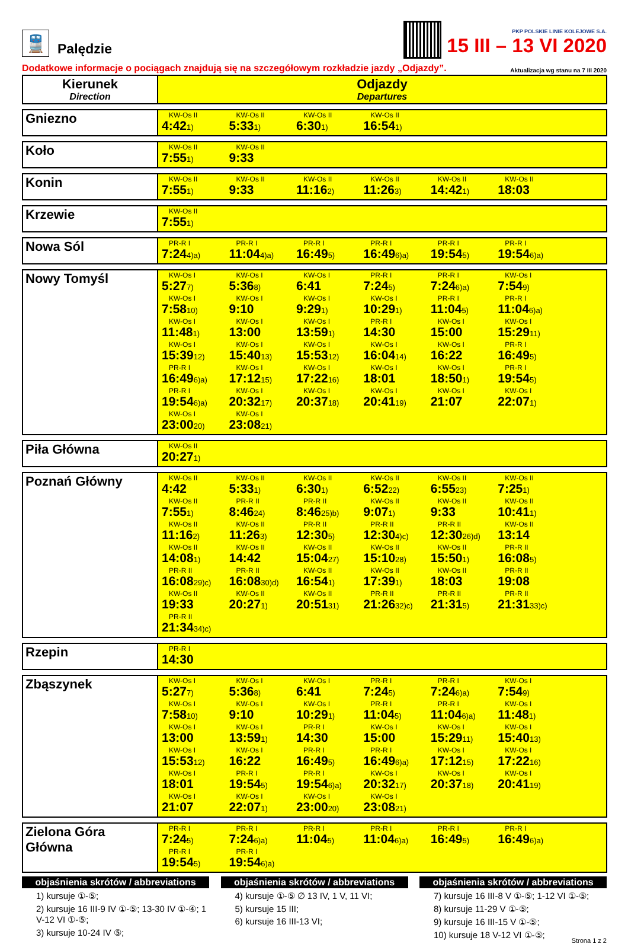🚆
Palędzie
PKP POLSKIE LINIE KOLEJOWE S.A.
15 III – 13 VI 2020
Dodatkowe informacje o pociągach znajdują się na szczegółowym rozkładzie jazdy „Odjazdy”. Aktualizacja wg stanu na 7 III 2020
| Kierunek Direction | Odjazdy Departures |
| --- | --- |
| Gniezno | KW-Os II 4:42 1) KW-Os II 5:33 1) KW-Os II 6:30 1) KW-Os II 16:54 1) |
| Koło | KW-Os II 7:55 1) KW-Os II 9:33 |
| Konin | KW-Os II 7:55 1) KW-Os II 9:33 KW-Os II 11:16 2) KW-Os II 11:26 3) KW-Os II 14:42 1) KW-Os II 18:03 |
| Krzewie | KW-Os II 7:55 1) |
| Nowa Sól | PR-R I 7:24 4)a) PR-R I 11:04 4)a) PR-R I 16:49 5) PR-R I 16:49 6)a) PR-R I 19:54 5) PR-R I 19:54 6)a) |
| Nowy Tomyśl | KW-Os I 5:27 7) KW-Os I 5:36 8) KW-Os I 6:41 PR-R I 7:24 5) PR-R I 7:24 6)a) KW-Os I 7:54 9) KW-Os I 7:58 10) KW-Os I 9:10 KW-Os I 9:29 1) KW-Os I 10:29 1) PR-R I 11:04 5) PR-R I 11:04 6)a) KW-Os I 11:48 1) KW-Os I 13:00 KW-Os I 13:59 1) PR-R I 14:30 KW-Os I 15:00 KW-Os I 15:29 11) KW-Os I 15:39 12) KW-Os I 15:40 13) KW-Os I 15:53 12) KW-Os I 16:04 14) KW-Os I 16:22 PR-R I 16:49 5) PR-R I 16:49 6)a) KW-Os I 17:12 15) KW-Os I 17:22 16) KW-Os I 18:01 KW-Os I 18:50 1) PR-R I 19:54 5) PR-R I 19:54 6)a) KW-Os I 20:32 17) KW-Os I 20:37 18) KW-Os I 20:41 19) KW-Os I 21:07 KW-Os I 22:07 1) KW-Os I 23:00 20) KW-Os I 23:08 21) |
| Piła Główna | KW-Os II 20:27 1) |
| Poznań Główny | KW-Os II 4:42 KW-Os II 5:33 1) KW-Os II 6:30 1) KW-Os II 6:52 22) KW-Os II 6:55 23) KW-Os II 7:25 1) KW-Os II 7:55 1) PR-R II 8:46 24) PR-R II 8:46 25)b) KW-Os II 9:07 1) KW-Os II 9:33 KW-Os II 10:41 1) KW-Os II 11:16 2) KW-Os II 11:26 3) PR-R II 12:30 5) PR-R II 12:30 4)c) PR-R II 12:30 26)d) KW-Os II 13:14 KW-Os II 14:08 1) KW-Os II 14:42 KW-Os II 15:04 27) KW-Os II 15:10 28) KW-Os II 15:50 1) PR-R II 16:08 5) PR-R II 16:08 29)c) PR-R II 16:08 30)d) KW-Os II 16:54 1) KW-Os II 17:39 1) KW-Os II 18:03 PR-R II 19:08 KW-Os II 19:33 KW-Os II 20:27 1) KW-Os II 20:51 31) PR-R II 21:26 32)c) PR-R II 21:31 5) PR-R II 21:31 33)c) PR-R II 21:34 34)c) |
| Rzepin | PR-R I 14:30 |
| Zbąszynek | KW-Os I 5:27 7) KW-Os I 5:36 8) KW-Os I 6:41 PR-R I 7:24 5) PR-R I 7:24 6)a) KW-Os I 7:54 9) KW-Os I 7:58 10) KW-Os I 9:10 KW-Os I 10:29 1) PR-R I 11:04 5) PR-R I 11:04 6)a) KW-Os I 11:48 1) KW-Os I 13:00 KW-Os I 13:59 1) PR-R I 14:30 KW-Os I 15:00 KW-Os I 15:29 11) KW-Os I 15:40 13) KW-Os I 15:53 12) KW-Os I 16:22 PR-R I 16:49 5) PR-R I 16:49 6)a) KW-Os I 17:12 15) KW-Os I 17:22 16) KW-Os I 18:01 PR-R I 19:54 5) PR-R I 19:54 6)a) KW-Os I 20:32 17) KW-Os I 20:37 18) KW-Os I 20:41 19) KW-Os I 21:07 KW-Os I 22:07 1) KW-Os I 23:00 20) KW-Os I 23:08 21) |
| Zielona Góra Główna | PR-R I 7:24 5) PR-R I 7:24 6)a) PR-R I 11:04 5) PR-R I 11:04 6)a) PR-R I 16:49 5) PR-R I 16:49 6)a) PR-R I 19:54 5) PR-R I 19:54 6)a) |
objaśnienia skrótów / abbreviations
1) kursuje ①-⑤;
2) kursuje 16 III-9 IV ①-⑤; 13-30 IV ①-④; 1 V-12 VI ①-⑤;
3) kursuje 10-24 IV ⑤;
objaśnienia skrótów / abbreviations
4) kursuje ①-⑤ ∅ 13 IV, 1 V, 11 VI;
5) kursuje 15 III;
6) kursuje 16 III-13 VI;
objaśnienia skrótów / abbreviations
7) kursuje 16 III-8 V ①-⑤; 1-12 VI ①-⑤;
8) kursuje 11-29 V ①-⑤;
9) kursuje 16 III-15 V ①-⑤;
10) kursuje 18 V-12 VI ①-⑤;
Strona 1 z 2